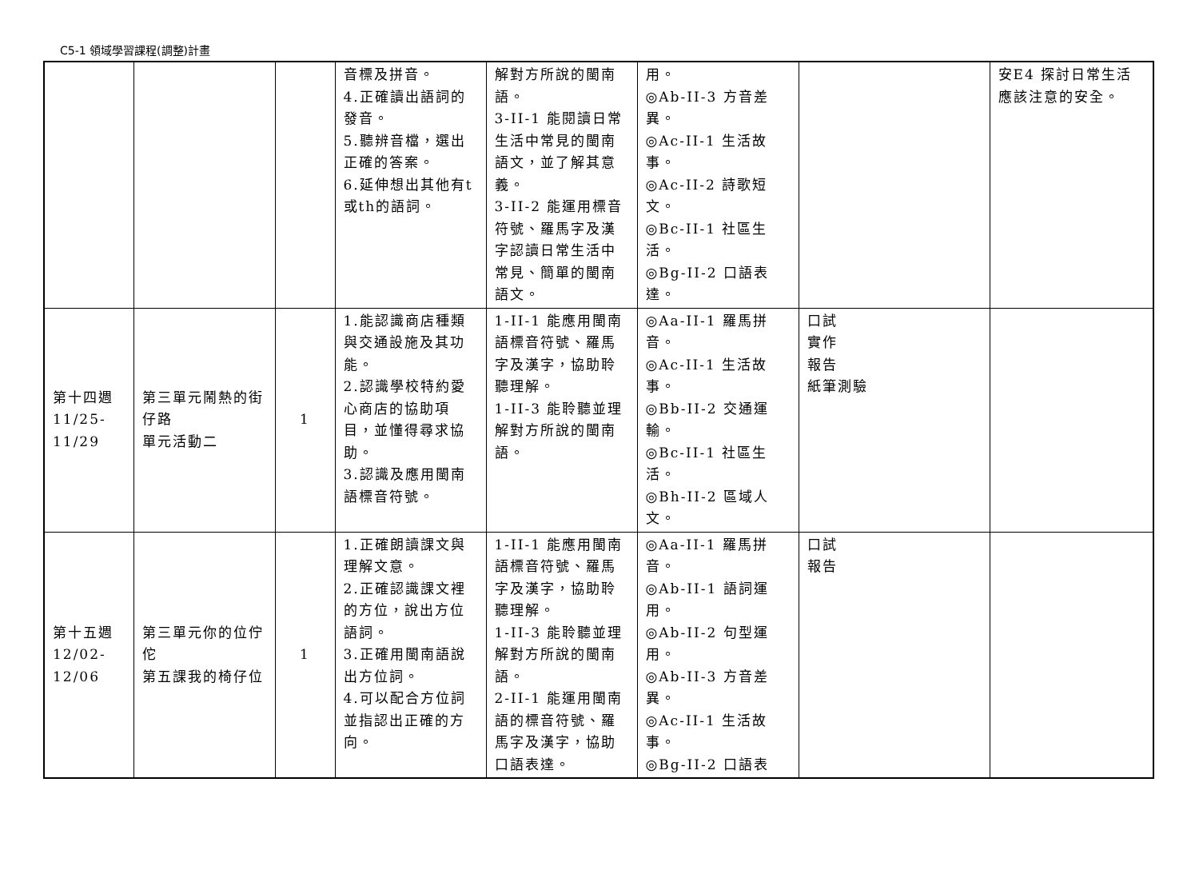C5-1 領域學習課程(調整)計畫
| | | | 音標及拼音。 4.正確讀出語詞的發音。 5.聽辨音檔，選出正確的答案。 6.延伸想出其他有t或th的語詞。 | 解對方所說的閩南語。 3-II-1 能閱讀日常生活中常見的閩南語文，並了解其意義。 3-II-2 能運用標音符號、羅馬字及漢字認讀日常生活中常見、簡單的閩南語文。 | 用。 ◎Ab-II-3 方音差異。 ◎Ac-II-1 生活故事。 ◎Ac-II-2 詩歌短文。 ◎Bc-II-1 社區生活。 ◎Bg-II-2 口語表達。 | | 安E4 探討日常生活應該注意的安全。 |
| 第十四週 11/25- 11/29 | 第三單元鬧熱的街仔路 單元活動二 | 1 | 1.能認識商店種類與交通設施及其功能。 2.認識學校特約愛心商店的協助項目，並懂得尋求協助。 3.認識及應用閩南語標音符號。 | 1-II-1 能應用閩南語標音符號、羅馬字及漢字，協助聆聽理解。 1-II-3 能聆聽並理解對方所說的閩南語。 | ◎Aa-II-1 羅馬拼音。 ◎Ac-II-1 生活故事。 ◎Bb-II-2 交通運輸。 ◎Bc-II-1 社區生活。 ◎Bh-II-2 區域人文。 | 口試 實作 報告 紙筆測驗 | |
| 第十五週 12/02- 12/06 | 第三單元你的位佇佗 第五課我的椅仔位 | 1 | 1.正確朗讀課文與理解文意。 2.正確認識課文裡的方位，說出方位語詞。 3.正確用閩南語說出方位詞。 4.可以配合方位詞並指認出正確的方向。 | 1-II-1 能應用閩南語標音符號、羅馬字及漢字，協助聆聽理解。 1-II-3 能聆聽並理解對方所說的閩南語。 2-II-1 能運用閩南語的標音符號、羅馬字及漢字，協助口語表達。 | ◎Aa-II-1 羅馬拼音。 ◎Ab-II-1 語詞運用。 ◎Ab-II-2 句型運用。 ◎Ab-II-3 方音差異。 ◎Ac-II-1 生活故事。 ◎Bg-II-2 口語表 | 口試 報告 | |